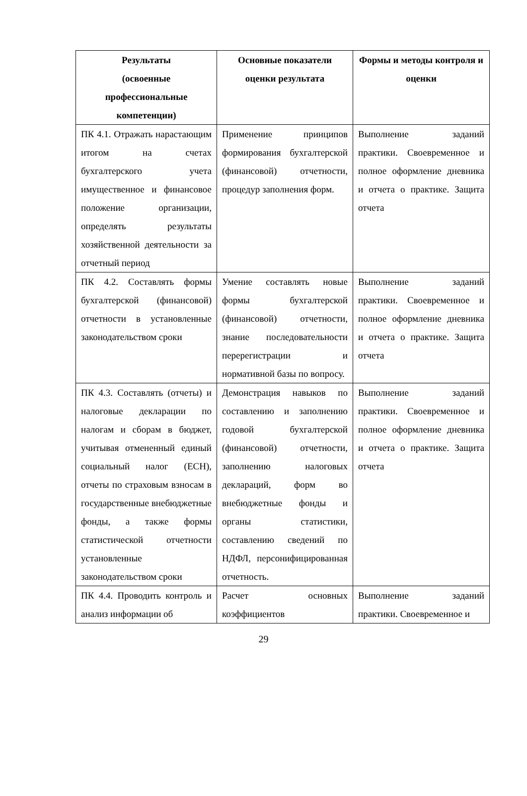| Результаты (освоенные профессиональные компетенции) | Основные показатели оценки результата | Формы и методы контроля и оценки |
| --- | --- | --- |
| ПК 4.1. Отражать нарастающим итогом на счетах бухгалтерского учета имущественное и финансовое положение организации, определять результаты хозяйственной деятельности за отчетный период | Применение принципов формирования бухгалтерской (финансовой) отчетности, процедур заполнения форм. | Выполнение заданий практики. Своевременное и полное оформление дневника и отчета о практике. Защита отчета |
| ПК 4.2. Составлять формы бухгалтерской (финансовой) отчетности в установленные законодательством сроки | Умение составлять новые формы бухгалтерской (финансовой) отчетности, знание последовательности перерегистрации и нормативной базы по вопросу. | Выполнение заданий практики. Своевременное и полное оформление дневника и отчета о практике. Защита отчета |
| ПК 4.3. Составлять (отчеты) и налоговые декларации по налогам и сборам в бюджет, учитывая отмененный единый социальный налог (ЕСН), отчеты по страховым взносам в государственные внебюджетные фонды, а также формы статистической отчетности установленные законодательством сроки | Демонстрация навыков по составлению и заполнению годовой бухгалтерской (финансовой) отчетности, заполнению налоговых деклараций, форм во внебюджетные фонды и органы статистики, составлению сведений по НДФЛ, персонифицированная отчетность. | Выполнение заданий практики. Своевременное и полное оформление дневника и отчета о практике. Защита отчета |
| ПК 4.4. Проводить контроль и анализ информации об | Расчет основных коэффициентов | Выполнение заданий практики. Своевременное и |
29